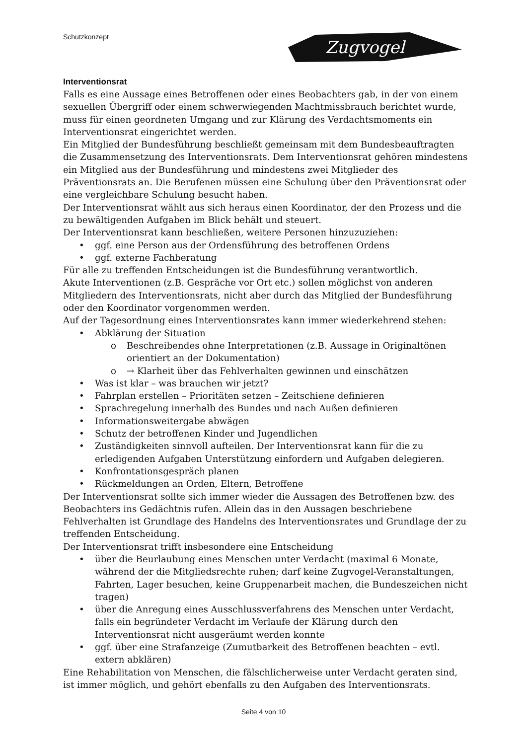Schutzkonzept
Zugvogel
Interventionsrat
Falls es eine Aussage eines Betroffenen oder eines Beobachters gab, in der von einem sexuellen Übergriff oder einem schwerwiegenden Machtmissbrauch berichtet wurde, muss für einen geordneten Umgang und zur Klärung des Verdachtsmoments ein Interventionsrat eingerichtet werden.
Ein Mitglied der Bundesführung beschließt gemeinsam mit dem Bundesbeauftragten die Zusammensetzung des Interventionsrats. Dem Interventionsrat gehören mindestens ein Mitglied aus der Bundesführung und mindestens zwei Mitglieder des Präventionsrats an. Die Berufenen müssen eine Schulung über den Präventionsrat oder eine vergleichbare Schulung besucht haben.
Der Interventionsrat wählt aus sich heraus einen Koordinator, der den Prozess und die zu bewältigenden Aufgaben im Blick behält und steuert.
Der Interventionsrat kann beschließen, weitere Personen hinzuzuziehen:
ggf. eine Person aus der Ordensführung des betroffenen Ordens
ggf. externe Fachberatung
Für alle zu treffenden Entscheidungen ist die Bundesführung verantwortlich.
Akute Interventionen (z.B. Gespräche vor Ort etc.) sollen möglichst von anderen Mitgliedern des Interventionsrats, nicht aber durch das Mitglied der Bundesführung oder den Koordinator vorgenommen werden.
Auf der Tagesordnung eines Interventionsrates kann immer wiederkehrend stehen:
Abklärung der Situation
Beschreibendes ohne Interpretationen (z.B. Aussage in Originaltönen orientiert an der Dokumentation)
→ Klarheit über das Fehlverhalten gewinnen und einschätzen
Was ist klar – was brauchen wir jetzt?
Fahrplan erstellen – Prioritäten setzen – Zeitschiene definieren
Sprachregelung innerhalb des Bundes und nach Außen definieren
Informationsweitergabe abwägen
Schutz der betroffenen Kinder und Jugendlichen
Zuständigkeiten sinnvoll aufteilen. Der Interventionsrat kann für die zu erledigenden Aufgaben Unterstützung einfordern und Aufgaben delegieren.
Konfrontationsgespräch planen
Rückmeldungen an Orden, Eltern, Betroffene
Der Interventionsrat sollte sich immer wieder die Aussagen des Betroffenen bzw. des Beobachters ins Gedächtnis rufen. Allein das in den Aussagen beschriebene Fehlverhalten ist Grundlage des Handelns des Interventionsrates und Grundlage der zu treffenden Entscheidung.
Der Interventionsrat trifft insbesondere eine Entscheidung
über die Beurlaubung eines Menschen unter Verdacht (maximal 6 Monate, während der die Mitgliedsrechte ruhen; darf keine Zugvogel-Veranstaltungen, Fahrten, Lager besuchen, keine Gruppenarbeit machen, die Bundeszeichen nicht tragen)
über die Anregung eines Ausschlussverfahrens des Menschen unter Verdacht, falls ein begründeter Verdacht im Verlaufe der Klärung durch den Interventionsrat nicht ausgeräumt werden konnte
ggf. über eine Strafanzeige (Zumutbarkeit des Betroffenen beachten – evtl. extern abklären)
Eine Rehabilitation von Menschen, die fälschlicherweise unter Verdacht geraten sind, ist immer möglich, und gehört ebenfalls zu den Aufgaben des Interventionsrats.
Seite 4 von 10